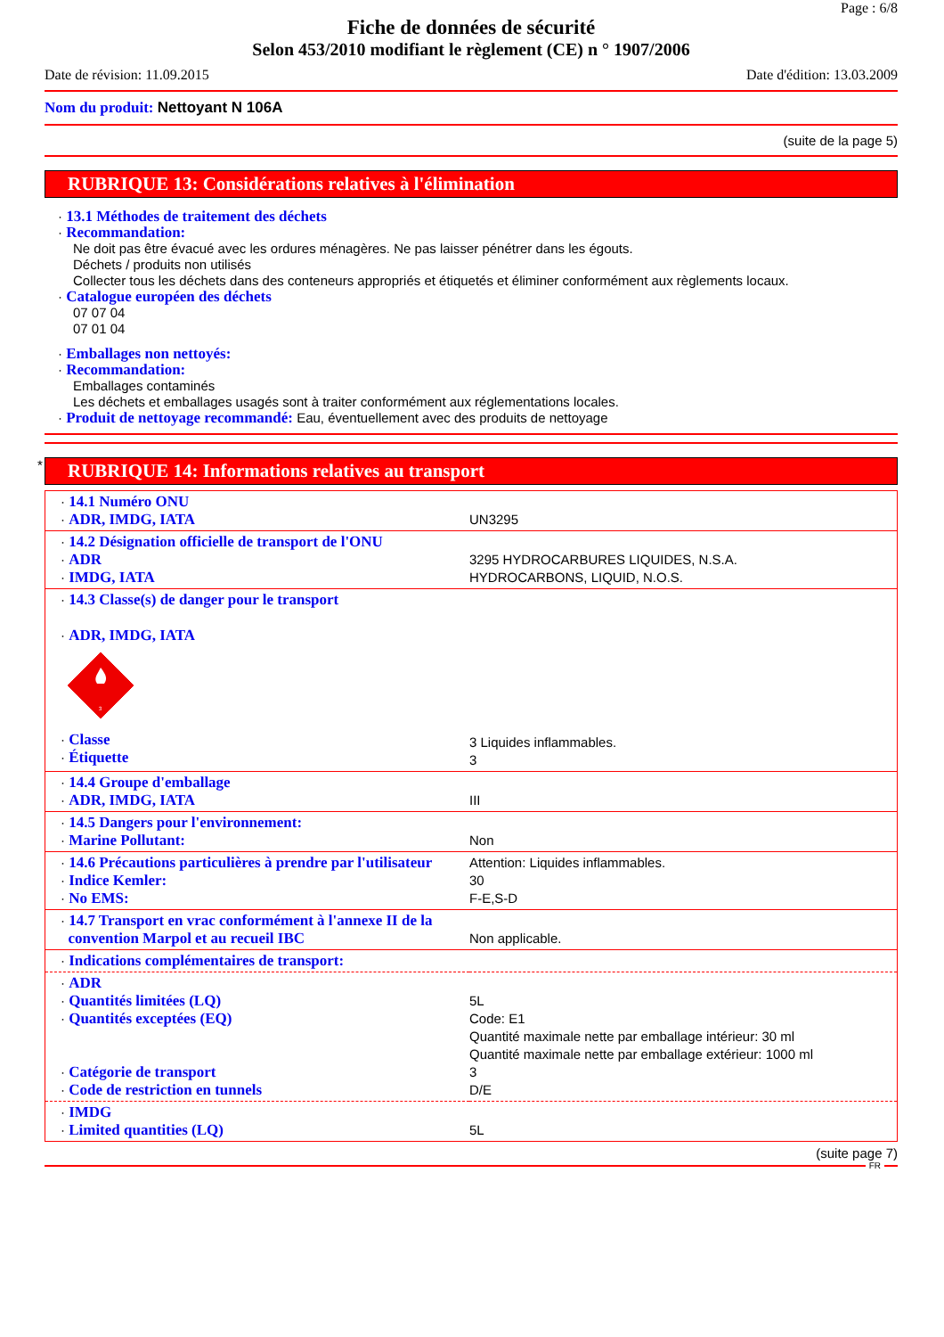Page : 6/8
Fiche de données de sécurité
Selon 453/2010 modifiant le règlement (CE) n ° 1907/2006
Date de révision: 11.09.2015 Date d'édition: 13.03.2009
Nom du produit: Nettoyant N 106A
(suite de la page 5)
RUBRIQUE 13: Considérations relatives à l'élimination
· 13.1 Méthodes de traitement des déchets
· Recommandation:
Ne doit pas être évacué avec les ordures ménagères. Ne pas laisser pénétrer dans les égouts.
Déchets / produits non utilisés
Collecter tous les déchets dans des conteneurs appropriés et étiquetés et éliminer conformément aux règlements locaux.
· Catalogue européen des déchets
07 07 04
07 01 04
· Emballages non nettoyés:
· Recommandation:
Emballages contaminés
Les déchets et emballages usagés sont à traiter conformément aux réglementations locales.
· Produit de nettoyage recommandé: Eau, éventuellement avec des produits de nettoyage
*
RUBRIQUE 14: Informations relatives au transport
| · 14.1 Numéro ONU · ADR, IMDG, IATA | UN3295 |
| · 14.2 Désignation officielle de transport de l'ONU · ADR · IMDG, IATA | 3295 HYDROCARBURES LIQUIDES, N.S.A. HYDROCARBONS, LIQUID, N.O.S. |
| · 14.3 Classe(s) de danger pour le transport · ADR, IMDG, IATA 3 · Classe · Étiquette | 3 Liquides inflammables. 3 |
| · 14.4 Groupe d'emballage · ADR, IMDG, IATA | III |
| · 14.5 Dangers pour l'environnement: · Marine Pollutant: | Non |
| · 14.6 Précautions particulières à prendre par l'utilisateur · Indice Kemler: · No EMS: | Attention: Liquides inflammables. 30 F-E,S-D |
| · 14.7 Transport en vrac conformément à l'annexe II de la convention Marpol et au recueil IBC | Non applicable. |
| · Indications complémentaires de transport: | |
| · ADR · Quantités limitées (LQ) · Quantités exceptées (EQ) · Catégorie de transport · Code de restriction en tunnels | 5L Code: E1 Quantité maximale nette par emballage intérieur: 30 ml Quantité maximale nette par emballage extérieur: 1000 ml 3 D/E |
| · IMDG · Limited quantities (LQ) | 5L |
(suite page 7)
FR